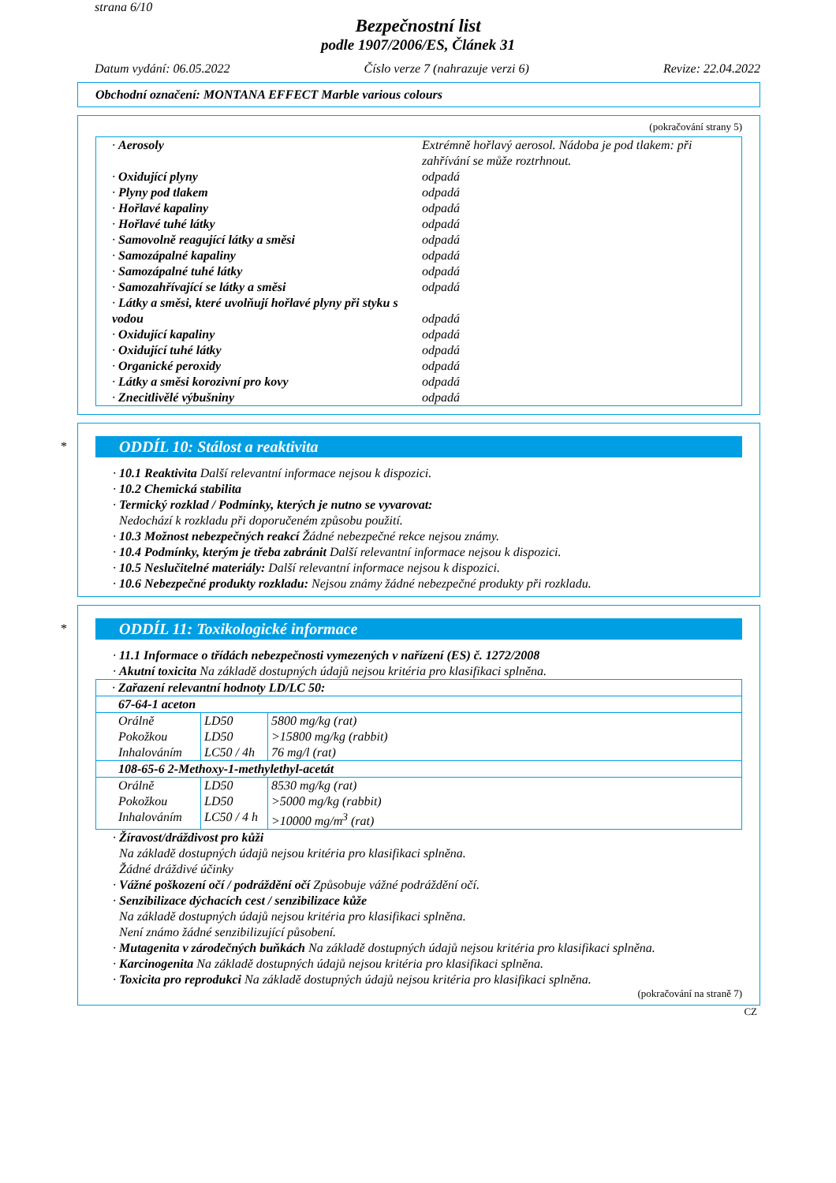strana 6/10
Bezpečnostní list
podle 1907/2006/ES, Článek 31
Datum vydání: 06.05.2022 Číslo verze 7 (nahrazuje verzi 6) Revize: 22.04.2022
Obchodní označení: MONTANA EFFECT Marble various colours
(pokračování strany 5)
| · Aerosoly | Extrémně hořlavý aerosol. Nádoba je pod tlakem: při zahřívání se může roztrhnout. |
| · Oxidující plyny | odpadá |
| · Plyny pod tlakem | odpadá |
| · Hořlavé kapaliny | odpadá |
| · Hořlavé tuhé látky | odpadá |
| · Samovolně reagující látky a směsi | odpadá |
| · Samozápalné kapaliny | odpadá |
| · Samozápalné tuhé látky | odpadá |
| · Samozahřívající se látky a směsi | odpadá |
| · Látky a směsi, které uvolňují hořlavé plyny při styku s vodou | odpadá |
| · Oxidující kapaliny | odpadá |
| · Oxidující tuhé látky | odpadá |
| · Organické peroxidy | odpadá |
| · Látky a směsi korozivní pro kovy | odpadá |
| · Znecitlivělé výbušniny | odpadá |
*
ODDÍL 10: Stálost a reaktivita
· 10.1 Reaktivita Další relevantní informace nejsou k dispozici.
· 10.2 Chemická stabilita
· Termický rozklad / Podmínky, kterých je nutno se vyvarovat:
Nedochází k rozkladu při doporučeném způsobu použití.
· 10.3 Možnost nebezpečných reakcí Žádné nebezpečné rekce nejsou známy.
· 10.4 Podmínky, kterým je třeba zabránit Další relevantní informace nejsou k dispozici.
· 10.5 Neslučitelné materiály: Další relevantní informace nejsou k dispozici.
· 10.6 Nebezpečné produkty rozkladu: Nejsou známy žádné nebezpečné produkty při rozkladu.
*
ODDÍL 11: Toxikologické informace
· 11.1 Informace o třídách nebezpečnosti vymezených v nařízení (ES) č. 1272/2008
· Akutní toxicita Na základě dostupných údajů nejsou kritéria pro klasifikaci splněna.
| · Zařazení relevantní hodnoty LD/LC 50: | | |
| 67-64-1 aceton | | |
| Orálně | LD50 | 5800 mg/kg (rat) |
| Pokožkou | LD50 | >15800 mg/kg (rabbit) |
| Inhalováním | LC50 / 4h | 76 mg/l (rat) |
| 108-65-6 2-Methoxy-1-methylethyl-acetát | | |
| Orálně | LD50 | 8530 mg/kg (rat) |
| Pokožkou | LD50 | >5000 mg/kg (rabbit) |
| Inhalováním | LC50 / 4 h | >10000 mg/m<sup>3</sup> (rat) |
· Žíravost/dráždivost pro kůži
Na základě dostupných údajů nejsou kritéria pro klasifikaci splněna.
Žádné dráždivé účinky
· Vážné poškození očí / podráždění očí Způsobuje vážné podráždění očí.
· Senzibilizace dýchacích cest / senzibilizace kůže
Na základě dostupných údajů nejsou kritéria pro klasifikaci splněna.
Není známo žádné senzibilizující působení.
· Mutagenita v zárodečných buňkách Na základě dostupných údajů nejsou kritéria pro klasifikaci splněna.
· Karcinogenita Na základě dostupných údajů nejsou kritéria pro klasifikaci splněna.
· Toxicita pro reprodukci Na základě dostupných údajů nejsou kritéria pro klasifikaci splněna.
(pokračování na straně 7)
CZ